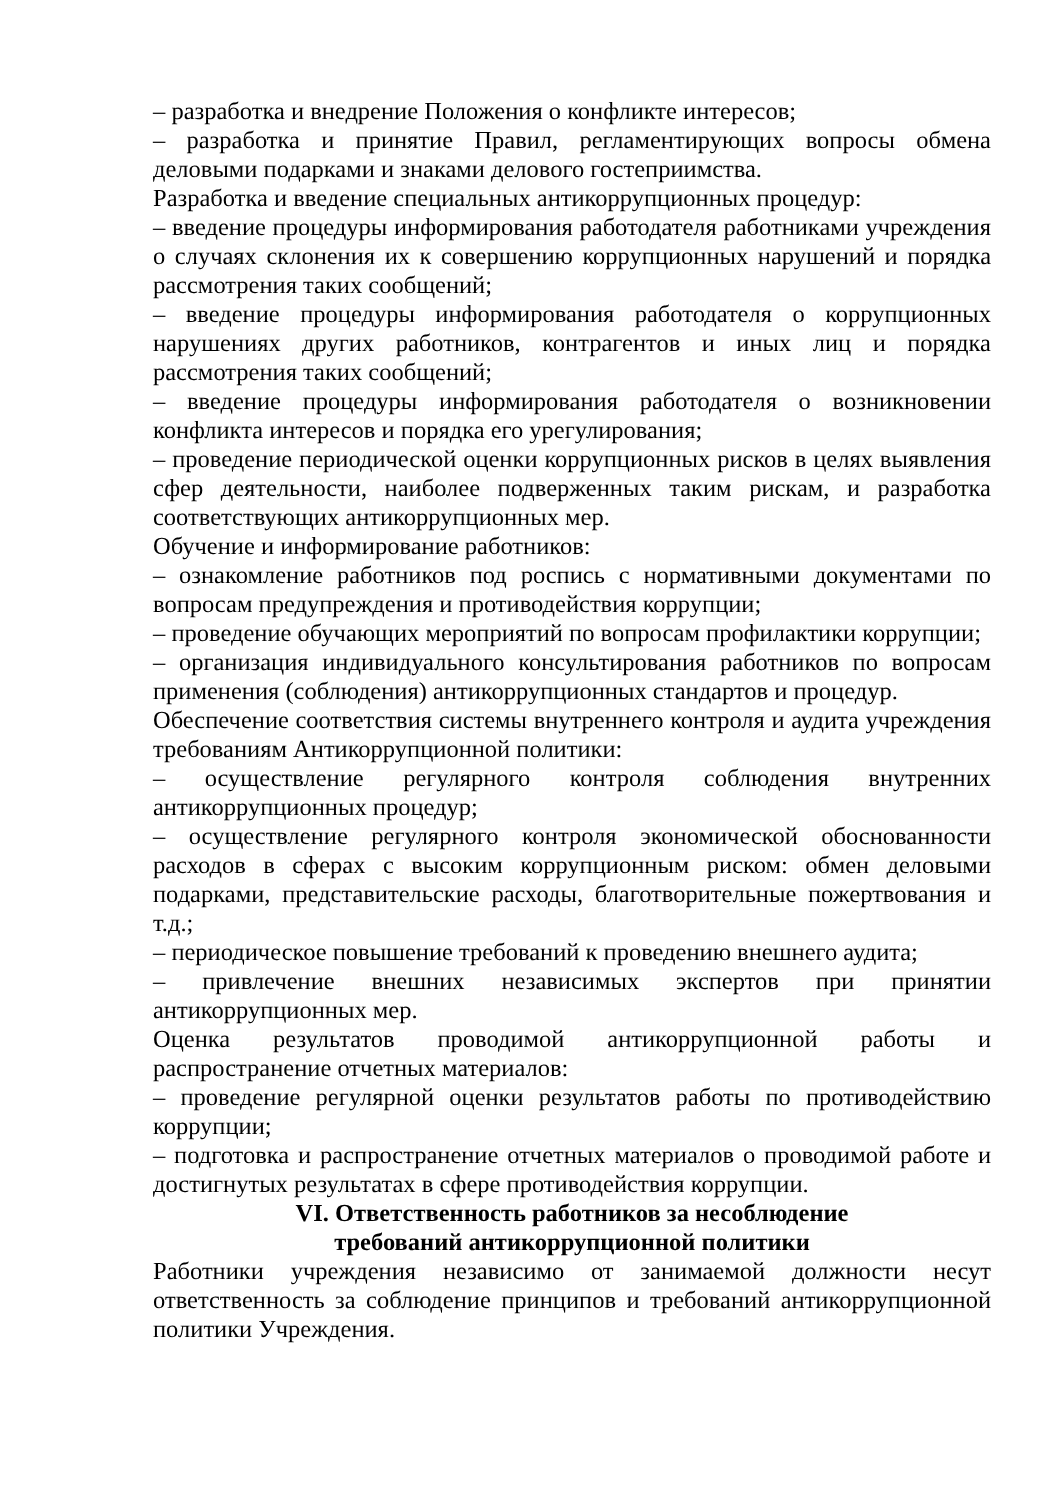– разработка и внедрение Положения о конфликте интересов;
– разработка и принятие Правил, регламентирующих вопросы обмена деловыми подарками и знаками делового гостеприимства.
Разработка и введение специальных антикоррупционных процедур:
– введение процедуры информирования работодателя работниками учреждения о случаях склонения их к совершению коррупционных нарушений и порядка рассмотрения таких сообщений;
– введение процедуры информирования работодателя о коррупционных нарушениях других работников, контрагентов и иных лиц и порядка рассмотрения таких сообщений;
– введение процедуры информирования работодателя о возникновении конфликта интересов и порядка его урегулирования;
– проведение периодической оценки коррупционных рисков в целях выявления сфер деятельности, наиболее подверженных таким рискам, и разработка соответствующих антикоррупционных мер.
Обучение и информирование работников:
– ознакомление работников под роспись с нормативными документами по вопросам предупреждения и противодействия коррупции;
– проведение обучающих мероприятий по вопросам профилактики коррупции;
– организация индивидуального консультирования работников по вопросам применения (соблюдения) антикоррупционных стандартов и процедур.
Обеспечение соответствия системы внутреннего контроля и аудита учреждения требованиям Антикоррупционной политики:
– осуществление регулярного контроля соблюдения внутренних антикоррупционных процедур;
– осуществление регулярного контроля экономической обоснованности расходов в сферах с высоким коррупционным риском: обмен деловыми подарками, представительские расходы, благотворительные пожертвования и т.д.;
– периодическое повышение требований к проведению внешнего аудита;
– привлечение внешних независимых экспертов при принятии антикоррупционных мер.
Оценка результатов проводимой антикоррупционной работы и распространение отчетных материалов:
– проведение регулярной оценки результатов работы по противодействию коррупции;
– подготовка и распространение отчетных материалов о проводимой работе и достигнутых результатах в сфере противодействия коррупции.
VI. Ответственность работников за несоблюдение
требований антикоррупционной политики
Работники учреждения независимо от занимаемой должности несут ответственность за соблюдение принципов и требований антикоррупционной политики Учреждения.